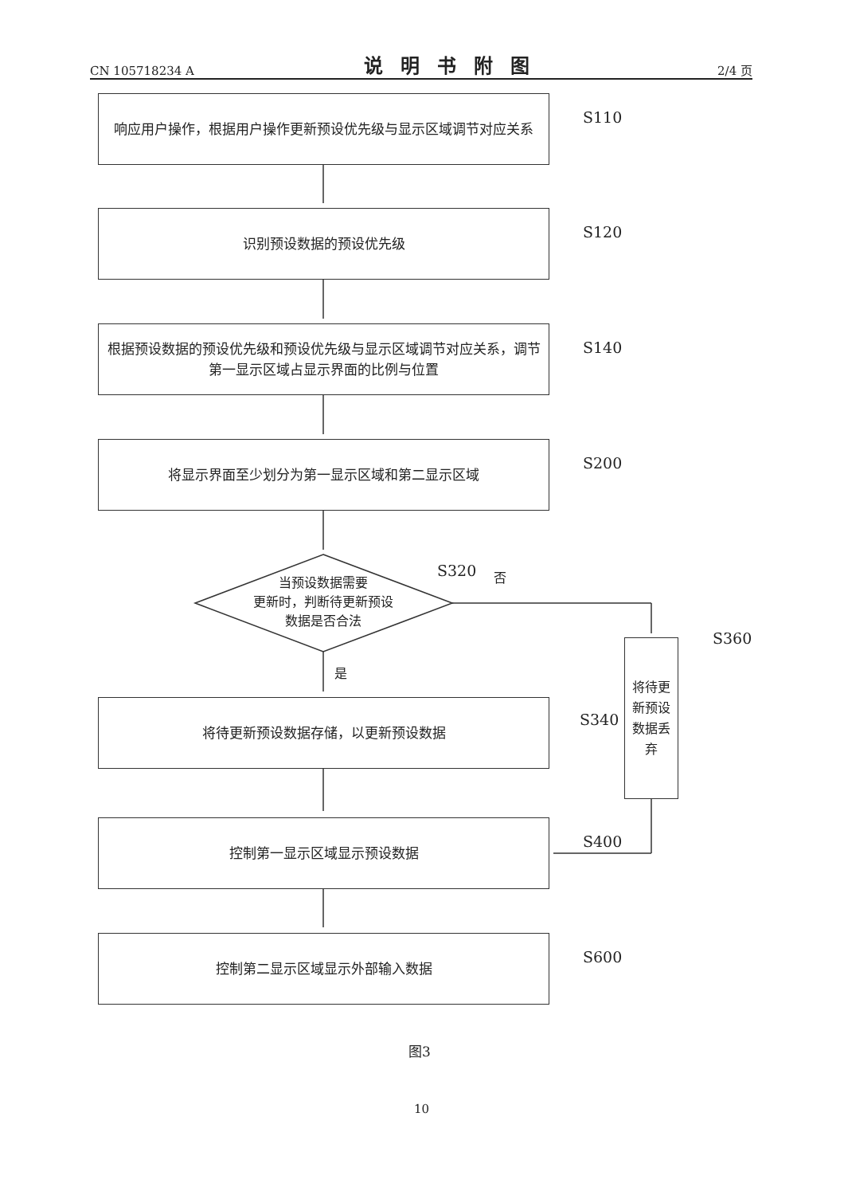CN 105718234 A 说明书附图 2/4 页
响应用户操作，根据用户操作更新预设优先级与显示区域调节对应关系
S110
识别预设数据的预设优先级
S120
根据预设数据的预设优先级和预设优先级与显示区域调节对应关系，调节第一显示区域占显示界面的比例与位置
S140
将显示界面至少划分为第一显示区域和第二显示区域
S200
当预设数据需要
更新时，判断待更新预设
数据是否合法
S320 否
是
将待更新预设数据丢弃
S360
将待更新预设数据存储，以更新预设数据
S340
控制第一显示区域显示预设数据
S400
控制第二显示区域显示外部输入数据
S600
图3
10